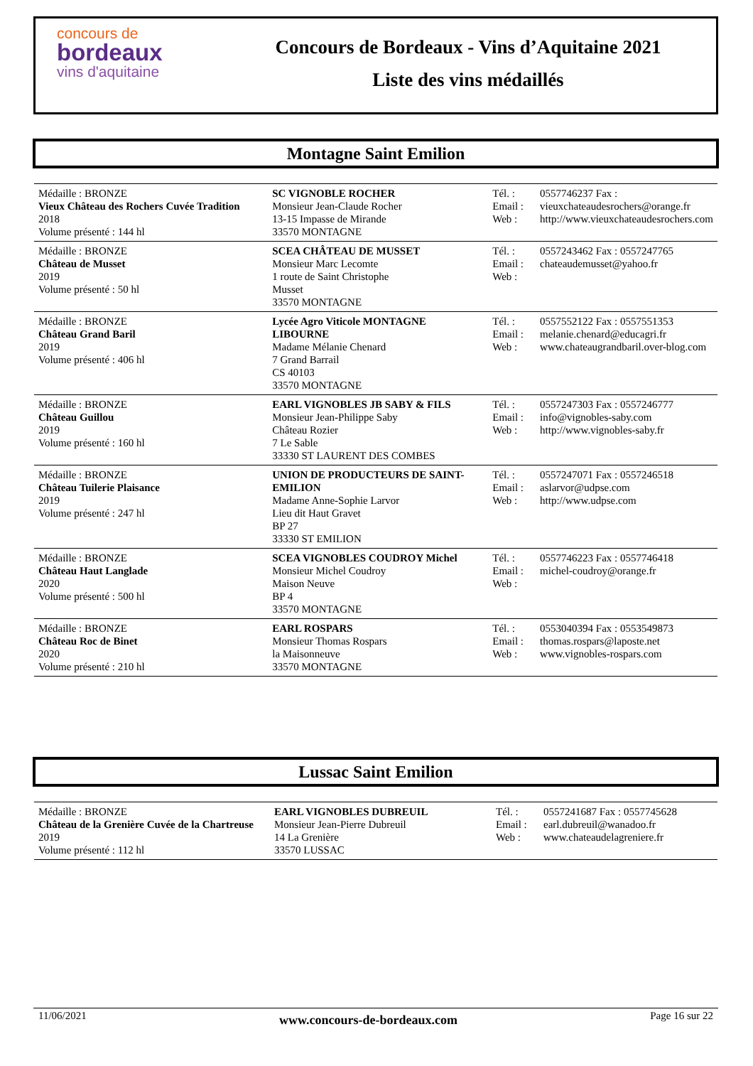concours de
bordeaux
vins d'aquitaine
Concours de Bordeaux - Vins d’Aquitaine 2021
Liste des vins médaillés
Montagne Saint Emilion
| Médaille : BRONZE Vieux Château des Rochers Cuvée Tradition 2018 Volume présenté : 144 hl | SC VIGNOBLE ROCHER Monsieur Jean-Claude Rocher 13-15 Impasse de Mirande 33570 MONTAGNE | Tél. : Email : Web : | 0557746237 Fax : vieuxchateaudesrochers@orange.fr http://www.vieuxchateaudesrochers.com |
| Médaille : BRONZE Château de Musset 2019 Volume présenté : 50 hl | SCEA CHÂTEAU DE MUSSET Monsieur Marc Lecomte 1 route de Saint Christophe Musset 33570 MONTAGNE | Tél. : Email : Web : | 0557243462 Fax : 0557247765 chateaudemusset@yahoo.fr |
| Médaille : BRONZE Château Grand Baril 2019 Volume présenté : 406 hl | Lycée Agro Viticole MONTAGNE LIBOURNE Madame Mélanie Chenard 7 Grand Barrail CS 40103 33570 MONTAGNE | Tél. : Email : Web : | 0557552122 Fax : 0557551353 melanie.chenard@educagri.fr www.chateaugrandbaril.over-blog.com |
| Médaille : BRONZE Château Guillou 2019 Volume présenté : 160 hl | EARL VIGNOBLES JB SABY & FILS Monsieur Jean-Philippe Saby Château Rozier 7 Le Sable 33330 ST LAURENT DES COMBES | Tél. : Email : Web : | 0557247303 Fax : 0557246777 info@vignobles-saby.com http://www.vignobles-saby.fr |
| Médaille : BRONZE Château Tuilerie Plaisance 2019 Volume présenté : 247 hl | UNION DE PRODUCTEURS DE SAINT-EMILION Madame Anne-Sophie Larvor Lieu dit Haut Gravet BP 27 33330 ST EMILION | Tél. : Email : Web : | 0557247071 Fax : 0557246518 aslarvor@udpse.com http://www.udpse.com |
| Médaille : BRONZE Château Haut Langlade 2020 Volume présenté : 500 hl | SCEA VIGNOBLES COUDROY Michel Monsieur Michel Coudroy Maison Neuve BP 4 33570 MONTAGNE | Tél. : Email : Web : | 0557746223 Fax : 0557746418 michel-coudroy@orange.fr |
| Médaille : BRONZE Château Roc de Binet 2020 Volume présenté : 210 hl | EARL ROSPARS Monsieur Thomas Rospars la Maisonneuve 33570 MONTAGNE | Tél. : Email : Web : | 0553040394 Fax : 0553549873 thomas.rospars@laposte.net www.vignobles-rospars.com |
Lussac Saint Emilion
| Médaille : BRONZE Château de la Grenière Cuvée de la Chartreuse 2019 Volume présenté : 112 hl | EARL VIGNOBLES DUBREUIL Monsieur Jean-Pierre Dubreuil 14 La Grenière 33570 LUSSAC | Tél. : Email : Web : | 0557241687 Fax : 0557745628 earl.dubreuil@wanadoo.fr www.chateaudelagreniere.fr |
11/06/2021 www.concours-de-bordeaux.com Page 16 sur 22